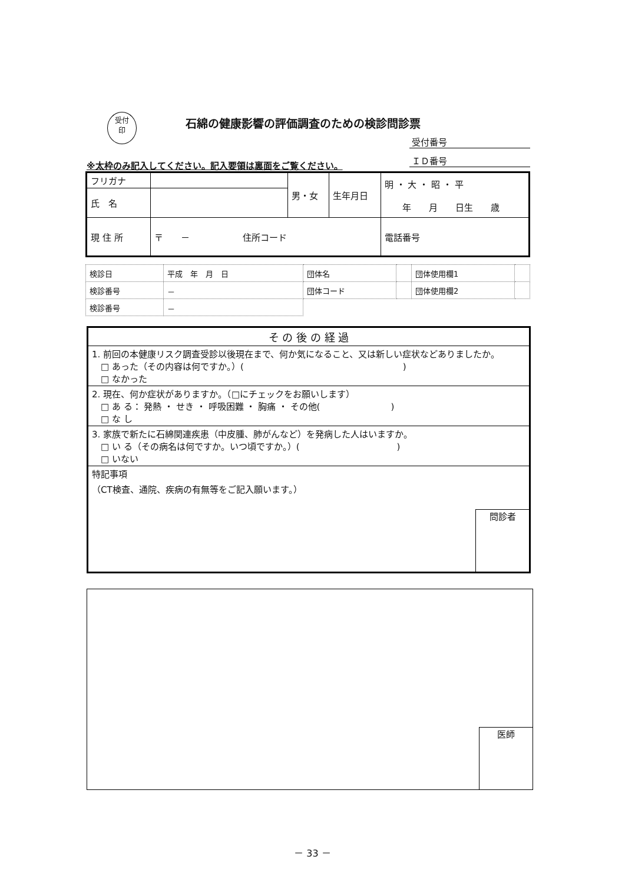受付
印
石綿の健康影響の評価調査のための検診問診票
受付番号
ＩＤ番号
※太枠のみ記入してください。記入要領は裏面をご覧ください。
| フリガナ | | 男・女 | 生年月日 | 明 ・ 大 ・ 昭 ・ 平 年 月 日生 歳 |
| 氏 名 | | | | |
| 現 住 所 | 〒 － 住所コード | | | 電話番号 |
| 検診日 | 平成 年 月 日 | 団体名 | | 団体使用欄1 | |
| 検診番号 | － | 団体コード | | 団体使用欄2 | |
| 検診番号 | － | | | | |
| そ の 後 の 経 過 |
| 1. 前回の本健康リスク調査受診以後現在まで、何か気になること、又は新しい症状などありましたか。 □ あった（その内容は何ですか。）( ) □ なかった |
| 2. 現在、何か症状がありますか。（□にチェックをお願いします） □ あ る： 発熱 ・ せき ・ 呼吸困難 ・ 胸痛 ・ その他( ) □ な し |
| 3. 家族で新たに石綿関連疾患（中皮腫、肺がんなど）を発病した人はいますか。 □ い る（その病名は何ですか。いつ頃ですか。）( ) □ いない |
| 特記事項 （CT検査、通院、疾病の有無等をご記入願います。） 問診者 |
医師
－ 33 －